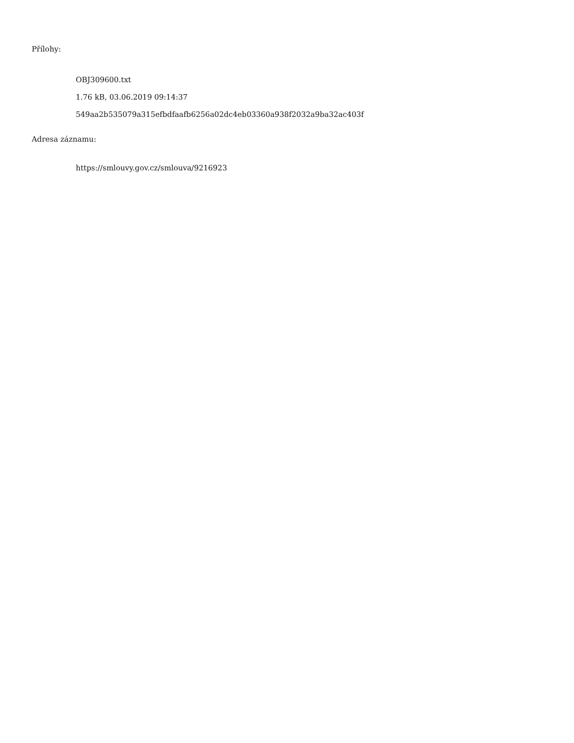Přílohy:
OBJ309600.txt
1.76 kB, 03.06.2019 09:14:37
549aa2b535079a315efbdfaafb6256a02dc4eb03360a938f2032a9ba32ac403f
Adresa záznamu:
https://smlouvy.gov.cz/smlouva/9216923